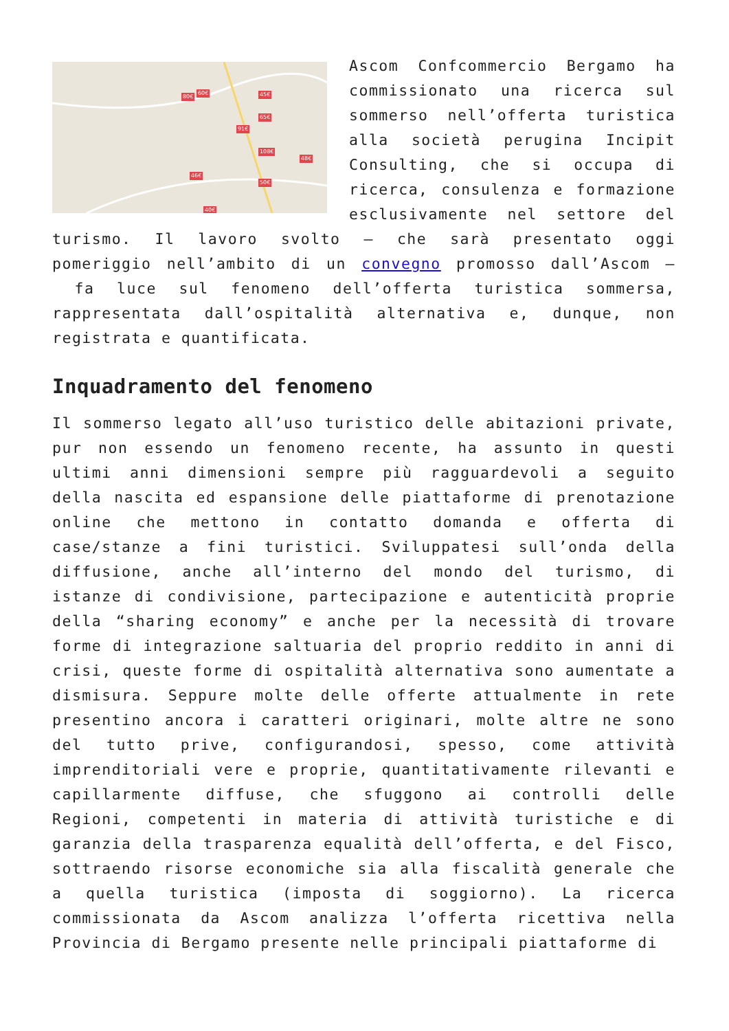80€
60€ 45€
65€
91€
108€
48€
46€
50€
40€
Ascom Confcommercio Bergamo ha commissionato una ricerca sul sommerso nell’offerta turistica alla società perugina Incipit Consulting, che si occupa di ricerca, consulenza e formazione esclusivamente nel settore del turismo. Il lavoro svolto – che sarà presentato oggi pomeriggio nell’ambito di un convegno promosso dall’Ascom – fa luce sul fenomeno dell’offerta turistica sommersa, rappresentata dall’ospitalità alternativa e, dunque, non registrata e quantificata.
Inquadramento del fenomeno
Il sommerso legato all’uso turistico delle abitazioni private, pur non essendo un fenomeno recente, ha assunto in questi ultimi anni dimensioni sempre più ragguardevoli a seguito della nascita ed espansione delle piattaforme di prenotazione online che mettono in contatto domanda e offerta di case/stanze a fini turistici. Sviluppatesi sull’onda della diffusione, anche all’interno del mondo del turismo, di istanze di condivisione, partecipazione e autenticità proprie della “sharing economy” e anche per la necessità di trovare forme di integrazione saltuaria del proprio reddito in anni di crisi, queste forme di ospitalità alternativa sono aumentate a dismisura. Seppure molte delle offerte attualmente in rete presentino ancora i caratteri originari, molte altre ne sono del tutto prive, configurandosi, spesso, come attività imprenditoriali vere e proprie, quantitativamente rilevanti e capillarmente diffuse, che sfuggono ai controlli delle Regioni, competenti in materia di attività turistiche e di garanzia della trasparenza equalità dell’offerta, e del Fisco, sottraendo risorse economiche sia alla fiscalità generale che a quella turistica (imposta di soggiorno). La ricerca commissionata da Ascom analizza l’offerta ricettiva nella Provincia di Bergamo presente nelle principali piattaforme di